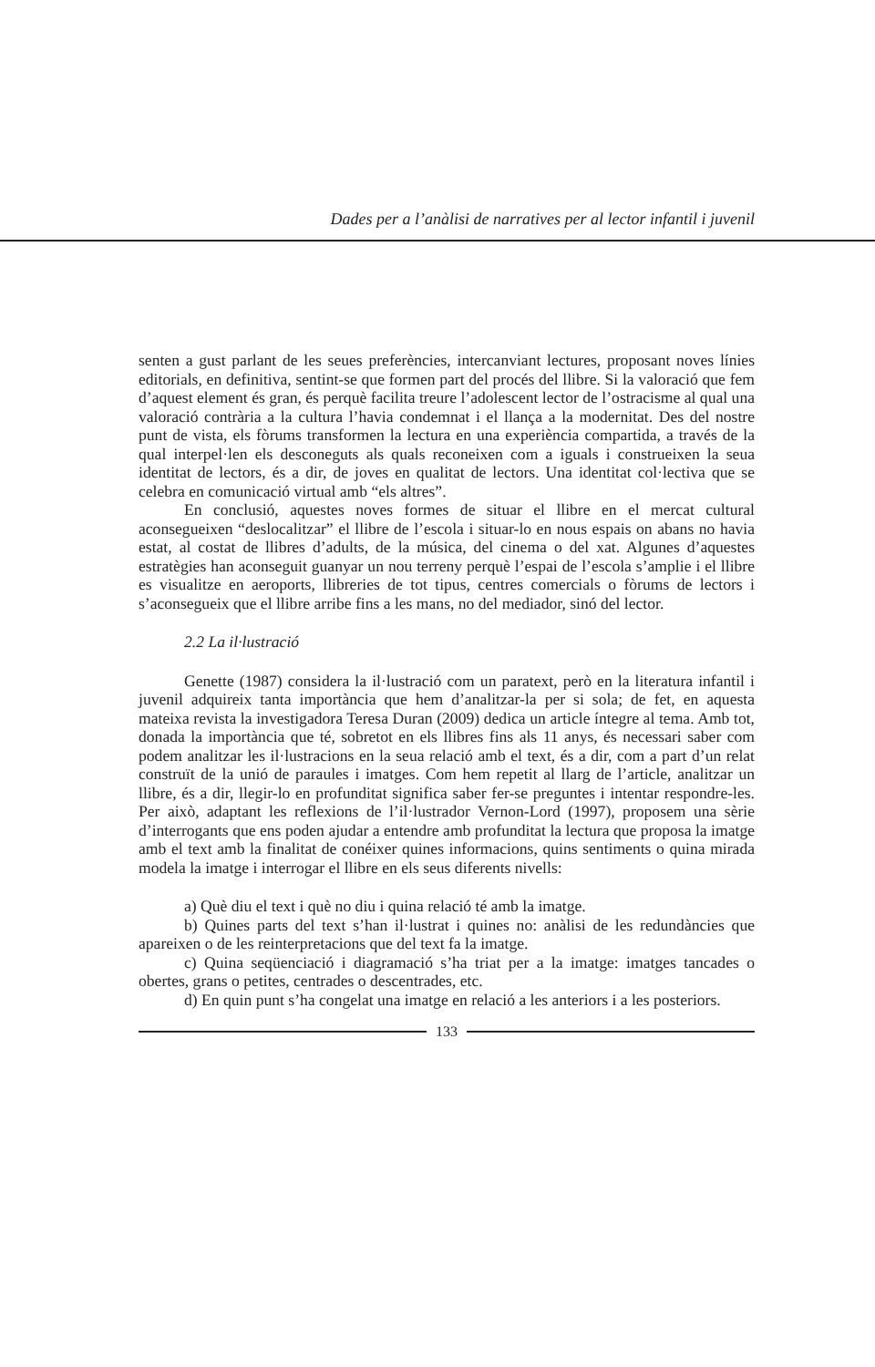Dades per a l’anàlisi de narratives per al lector infantil i juvenil
senten a gust parlant de les seues preferències, intercanviant lectures, proposant noves línies editorials, en definitiva, sentint-se que formen part del procés del llibre. Si la valoració que fem d’aquest element és gran, és perquè facilita treure l’adolescent lector de l’ostracisme al qual una valoració contrària a la cultura l’havia condemnat i el llança a la modernitat. Des del nostre punt de vista, els fòrums transformen la lectura en una experiència compartida, a través de la qual interpel·len els desconeguts als quals reconeixen com a iguals i construeixen la seua identitat de lectors, és a dir, de joves en qualitat de lectors. Una identitat col·lectiva que se celebra en comunicació virtual amb “els altres”.
En conclusió, aquestes noves formes de situar el llibre en el mercat cultural aconsegueixen “deslocalitzar” el llibre de l’escola i situar-lo en nous espais on abans no havia estat, al costat de llibres d’adults, de la música, del cinema o del xat. Algunes d’aquestes estratègies han aconseguit guanyar un nou terreny perquè l’espai de l’escola s’amplie i el llibre es visualitze en aeroports, llibreries de tot tipus, centres comercials o fòrums de lectors i s’aconsegueix que el llibre arribe fins a les mans, no del mediador, sinó del lector.
2.2 La il·lustració
Genette (1987) considera la il·lustració com un paratext, però en la literatura infantil i juvenil adquireix tanta importància que hem d’analitzar-la per si sola; de fet, en aquesta mateixa revista la investigadora Teresa Duran (2009) dedica un article íntegre al tema. Amb tot, donada la importància que té, sobretot en els llibres fins als 11 anys, és necessari saber com podem analitzar les il·lustracions en la seua relació amb el text, és a dir, com a part d’un relat construït de la unió de paraules i imatges. Com hem repetit al llarg de l’article, analitzar un llibre, és a dir, llegir-lo en profunditat significa saber fer-se preguntes i intentar respondre-les. Per això, adaptant les reflexions de l’il·lustrador Vernon-Lord (1997), proposem una sèrie d’interrogants que ens poden ajudar a entendre amb profunditat la lectura que proposa la imatge amb el text amb la finalitat de conéixer quines informacions, quins sentiments o quina mirada modela la imatge i interrogar el llibre en els seus diferents nivells:
a) Què diu el text i què no diu i quina relació té amb la imatge.
b) Quines parts del text s’han il·lustrat i quines no: anàlisi de les redundàncies que apareixen o de les reinterpretacions que del text fa la imatge.
c) Quina seqüenciació i diagramació s’ha triat per a la imatge: imatges tancades o obertes, grans o petites, centrades o descentrades, etc.
d) En quin punt s’ha congelat una imatge en relació a les anteriors i a les posteriors.
133